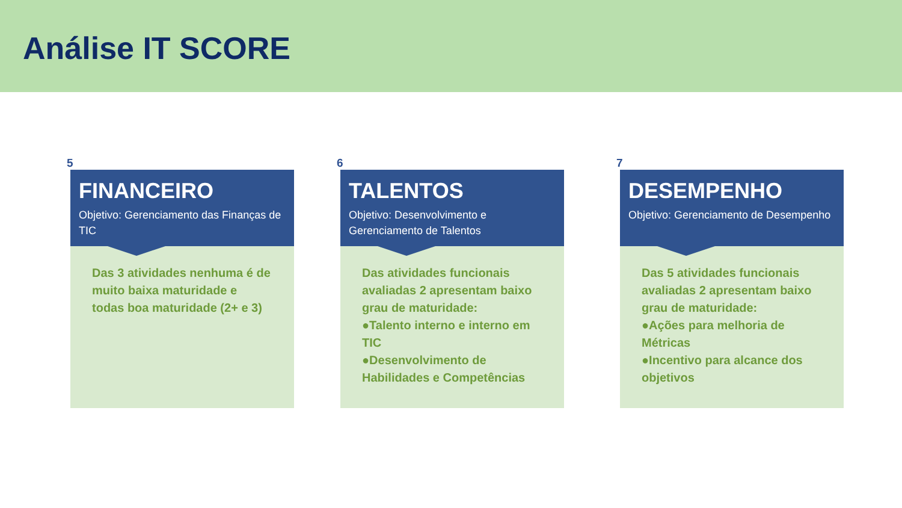Análise IT SCORE
5
FINANCEIRO
Objetivo: Gerenciamento das Finanças de TIC
Das 3 atividades nenhuma é de muito baixa maturidade e todas boa maturidade (2+ e 3)
6
TALENTOS
Objetivo: Desenvolvimento e Gerenciamento de Talentos
Das atividades funcionais avaliadas 2 apresentam baixo grau de maturidade:
●Talento interno e interno em TIC
●Desenvolvimento de Habilidades e Competências
7
DESEMPENHO
Objetivo: Gerenciamento de Desempenho
Das 5 atividades funcionais avaliadas 2 apresentam baixo grau de maturidade:
●Ações para melhoria de Métricas
●Incentivo para alcance dos objetivos